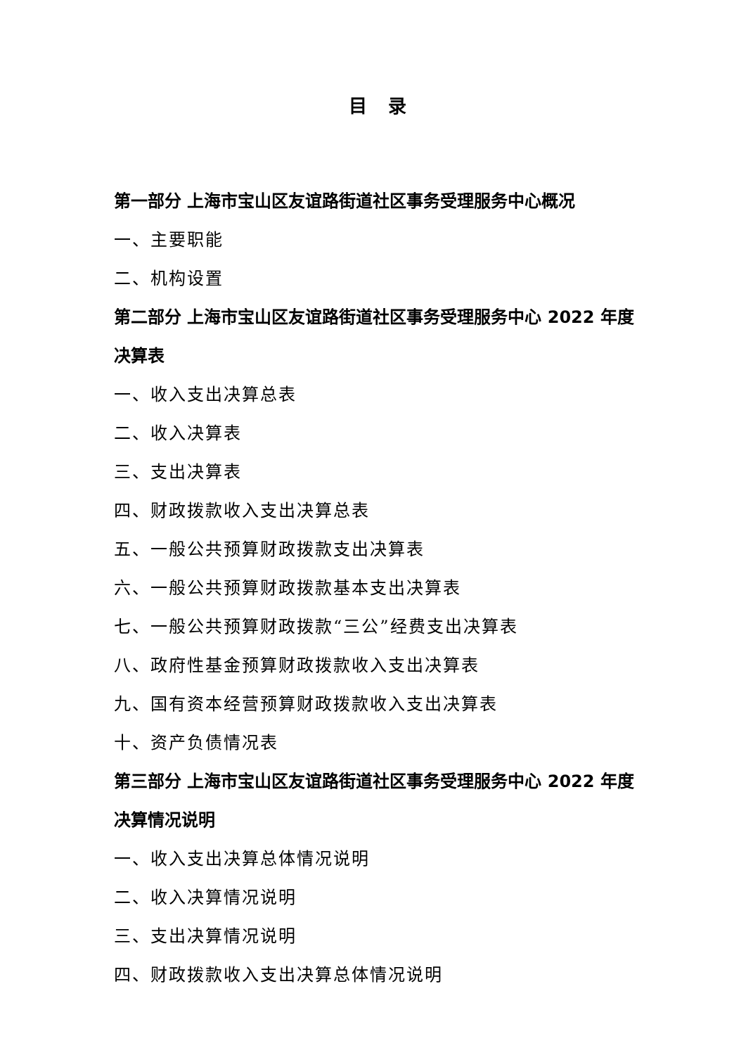目录
第一部分 上海市宝山区友谊路街道社区事务受理服务中心概况
一、主要职能
二、机构设置
第二部分 上海市宝山区友谊路街道社区事务受理服务中心 2022 年度决算表
一、收入支出决算总表
二、收入决算表
三、支出决算表
四、财政拨款收入支出决算总表
五、一般公共预算财政拨款支出决算表
六、一般公共预算财政拨款基本支出决算表
七、一般公共预算财政拨款“三公”经费支出决算表
八、政府性基金预算财政拨款收入支出决算表
九、国有资本经营预算财政拨款收入支出决算表
十、资产负债情况表
第三部分 上海市宝山区友谊路街道社区事务受理服务中心 2022 年度决算情况说明
一、收入支出决算总体情况说明
二、收入决算情况说明
三、支出决算情况说明
四、财政拨款收入支出决算总体情况说明